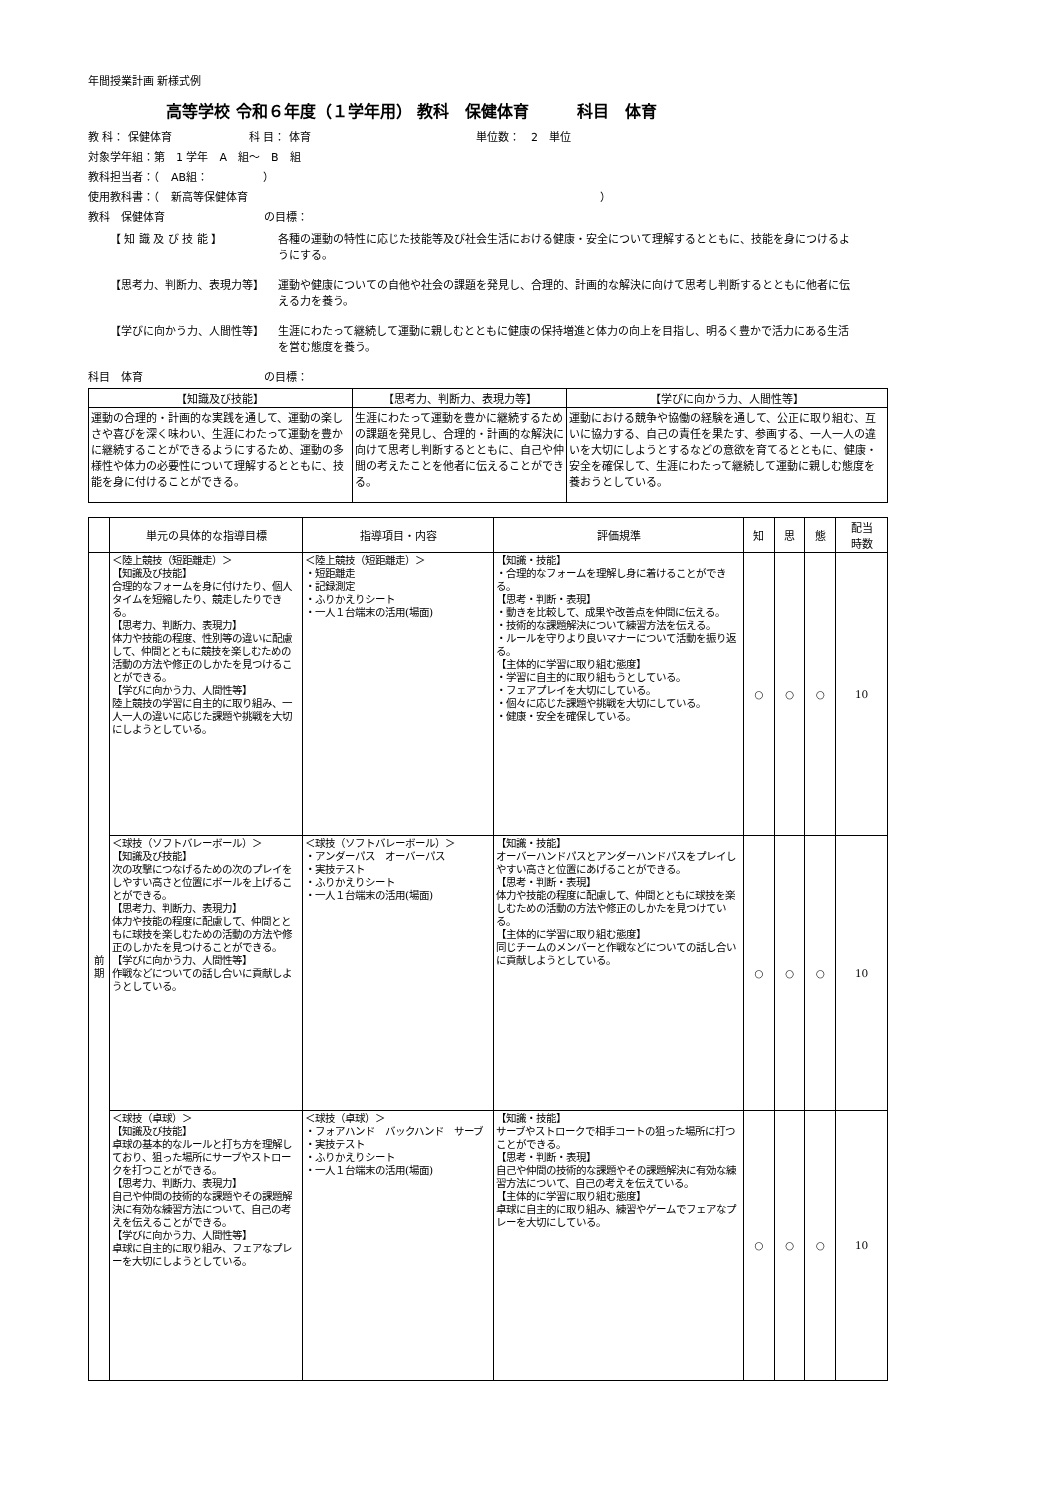年間授業計画 新様式例
高等学校 令和６年度（１学年用） 教科　保健体育　　　科目　体育
教 科： 保健体育　　　　　　　科 目： 体育　　　　　　　　　　　　　　　単位数：　2　単位
対象学年組：第　1 学年　A　組～　B　組
教科担当者：（　AB組：　　　　　）
使用教科書：（　新高等保健体育　　　　　　　　　　　　　　　　　　　　　　　　　　　　　　　　）
教科　保健体育　　　　　　　　　の目標：
【 知 識 及 び 技 能 】 各種の運動の特性に応じた技能等及び社会生活における健康・安全について理解するとともに、技能を身につけるようにする。
【思考力、判断力、表現力等】 運動や健康についての自他や社会の課題を発見し、合理的、計画的な解決に向けて思考し判断するとともに他者に伝える力を養う。
【学びに向かう力、人間性等】 生涯にわたって継続して運動に親しむとともに健康の保持増進と体力の向上を目指し、明るく豊かで活力にある生活を営む態度を養う。
科目　体育　　　　　　　　　　　の目標：
| 【知識及び技能】 | 【思考力、判断力、表現力等】 | 【学びに向かう力、人間性等】 |
| --- | --- | --- |
| 運動の合理的・計画的な実践を通して、運動の楽しさや喜びを深く味わい、生涯にわたって運動を豊かに継続することができるようにするため、運動の多様性や体力の必要性について理解するとともに、技能を身に付けることができる。 | 生涯にわたって運動を豊かに継続するための課題を発見し、合理的・計画的な解決に向けて思考し判断するとともに、自己や仲間の考えたことを他者に伝えることができる。 | 運動における競争や協働の経験を通して、公正に取り組む、互いに協力する、自己の責任を果たす、参画する、一人一人の違いを大切にしようとするなどの意欲を育てるとともに、健康・安全を確保して、生涯にわたって継続して運動に親しむ態度を養おうとしている。 |
| | 単元の具体的な指導目標 | 指導項目・内容 | 評価規準 | 知 | 思 | 態 | 配当 時数 |
| --- | --- | --- | --- | --- | --- | --- | --- |
| 前 期 | ＜陸上競技（短距離走）＞ 【知識及び技能】 合理的なフォームを身に付けたり、個人タイムを短縮したり、競走したりできる。 【思考力、判断力、表現力】 体力や技能の程度、性別等の違いに配慮して、仲間とともに競技を楽しむための活動の方法や修正のしかたを見つけることができる。 【学びに向かう力、人間性等】 陸上競技の学習に自主的に取り組み、一人一人の違いに応じた課題や挑戦を大切にしようとしている。 | ＜陸上競技（短距離走）＞ ・短距離走 ・記録測定 ・ふりかえりシート ・一人１台端末の活用(場面) | 【知識・技能】 ・合理的なフォームを理解し身に着けることができる。 【思考・判断・表現】 ・動きを比較して、成果や改善点を仲間に伝える。 ・技術的な課題解決について練習方法を伝える。 ・ルールを守りより良いマナーについて活動を振り返る。 【主体的に学習に取り組む態度】 ・学習に自主的に取り組もうとしている。 ・フェアプレイを大切にしている。 ・個々に応じた課題や挑戦を大切にしている。 ・健康・安全を確保している。 | ○ | ○ | ○ | 10 |
| | ＜球技（ソフトバレーボール）＞ 【知識及び技能】 次の攻撃につなげるための次のプレイをしやすい高さと位置にボールを上げることができる。 【思考力、判断力、表現力】 体力や技能の程度に配慮して、仲間とともに球技を楽しむための活動の方法や修正のしかたを見つけることができる。 【学びに向かう力、人間性等】 作戦などについての話し合いに貢献しようとしている。 | ＜球技（ソフトバレーボール）＞ ・アンダーパス オーバーパス ・実技テスト ・ふりかえりシート ・一人１台端末の活用(場面) | 【知識・技能】 オーバーハンドパスとアンダーハンドパスをプレイしやすい高さと位置にあげることができる。 【思考・判断・表現】 体力や技能の程度に配慮して、仲間とともに球技を楽しむための活動の方法や修正のしかたを見つけている。 【主体的に学習に取り組む態度】 同じチームのメンバーと作戦などについての話し合いに貢献しようとしている。 | ○ | ○ | ○ | 10 |
| | ＜球技（卓球）＞ 【知識及び技能】 卓球の基本的なルールと打ち方を理解しており、狙った場所にサーブやストロークを打つことができる。 【思考力、判断力、表現力】 自己や仲間の技術的な課題やその課題解決に有効な練習方法について、自己の考えを伝えることができる。 【学びに向かう力、人間性等】 卓球に自主的に取り組み、フェアなプレーを大切にしようとしている。 | ＜球技（卓球）＞ ・フォアハンド バックハンド サーブ ・実技テスト ・ふりかえりシート ・一人１台端末の活用(場面) | 【知識・技能】 サーブやストロークで相手コートの狙った場所に打つことができる。 【思考・判断・表現】 自己や仲間の技術的な課題やその課題解決に有効な練習方法について、自己の考えを伝えている。 【主体的に学習に取り組む態度】 卓球に自主的に取り組み、練習やゲームでフェアなプレーを大切にしている。 | ○ | ○ | ○ | 10 |